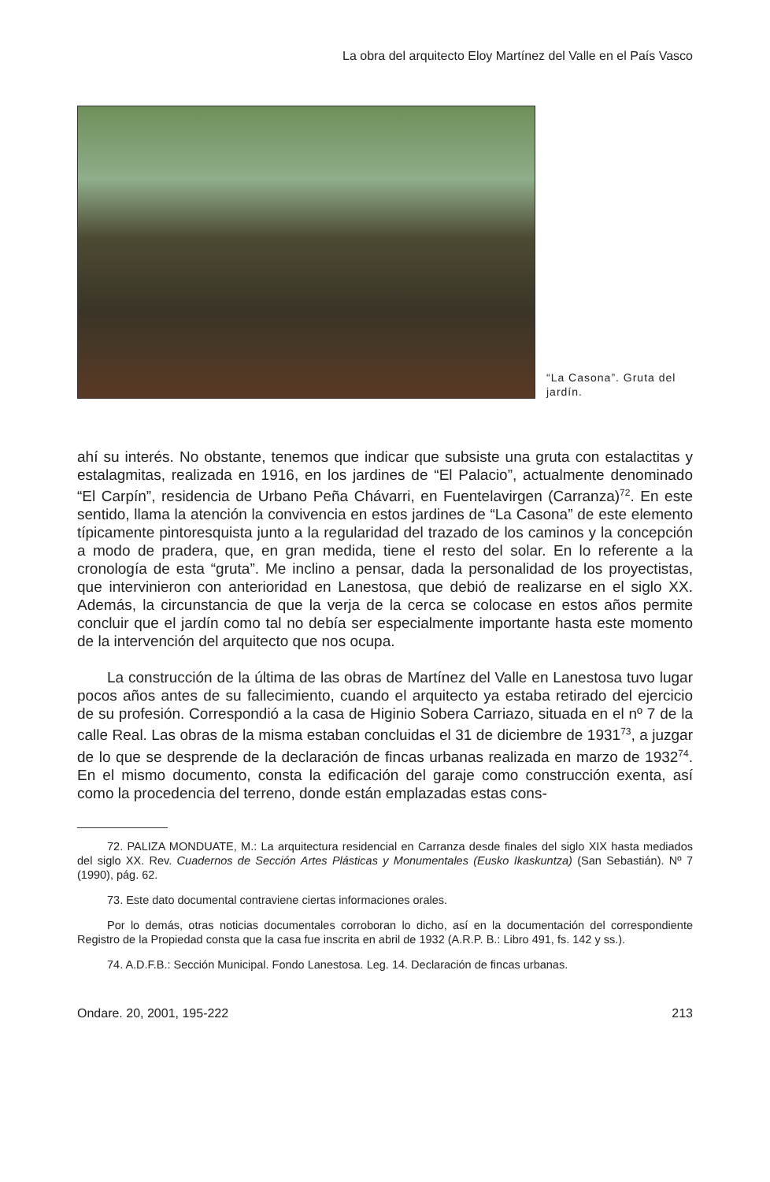La obra del arquitecto Eloy Martínez del Valle en el País Vasco
“La Casona”. Gruta del jardín.
ahí su interés. No obstante, tenemos que indicar que subsiste una gruta con estalactitas y estalagmitas, realizada en 1916, en los jardines de “El Palacio”, actualmente denominado “El Carpín”, residencia de Urbano Peña Chávarri, en Fuentelavirgen (Carranza)<sup>72</sup>. En este sentido, llama la atención la convivencia en estos jardines de “La Casona” de este elemento típicamente pintoresquista junto a la regularidad del trazado de los caminos y la concepción a modo de pradera, que, en gran medida, tiene el resto del solar. En lo referente a la cronología de esta “gruta”. Me inclino a pensar, dada la personalidad de los proyectistas, que intervinieron con anterioridad en Lanestosa, que debió de realizarse en el siglo XX. Además, la circunstancia de que la verja de la cerca se colocase en estos años permite concluir que el jardín como tal no debía ser especialmente importante hasta este momento de la intervención del arquitecto que nos ocupa.
La construcción de la última de las obras de Martínez del Valle en Lanestosa tuvo lugar pocos años antes de su fallecimiento, cuando el arquitecto ya estaba retirado del ejercicio de su profesión. Correspondió a la casa de Higinio Sobera Carriazo, situada en el nº 7 de la calle Real. Las obras de la misma estaban concluidas el 31 de diciembre de 1931<sup>73</sup>, a juzgar de lo que se desprende de la declaración de fincas urbanas realizada en marzo de 1932<sup>74</sup>. En el mismo documento, consta la edificación del garaje como construcción exenta, así como la procedencia del terreno, donde están emplazadas estas cons-
72. PALIZA MONDUATE, M.: La arquitectura residencial en Carranza desde finales del siglo XIX hasta mediados del siglo XX. Rev. Cuadernos de Sección Artes Plásticas y Monumentales (Eusko Ikaskuntza) (San Sebastián). Nº 7 (1990), pág. 62.
73. Este dato documental contraviene ciertas informaciones orales.
Por lo demás, otras noticias documentales corroboran lo dicho, así en la documentación del correspondiente Registro de la Propiedad consta que la casa fue inscrita en abril de 1932 (A.R.P. B.: Libro 491, fs. 142 y ss.).
74. A.D.F.B.: Sección Municipal. Fondo Lanestosa. Leg. 14. Declaración de fincas urbanas.
Ondare. 20, 2001, 195-222 213